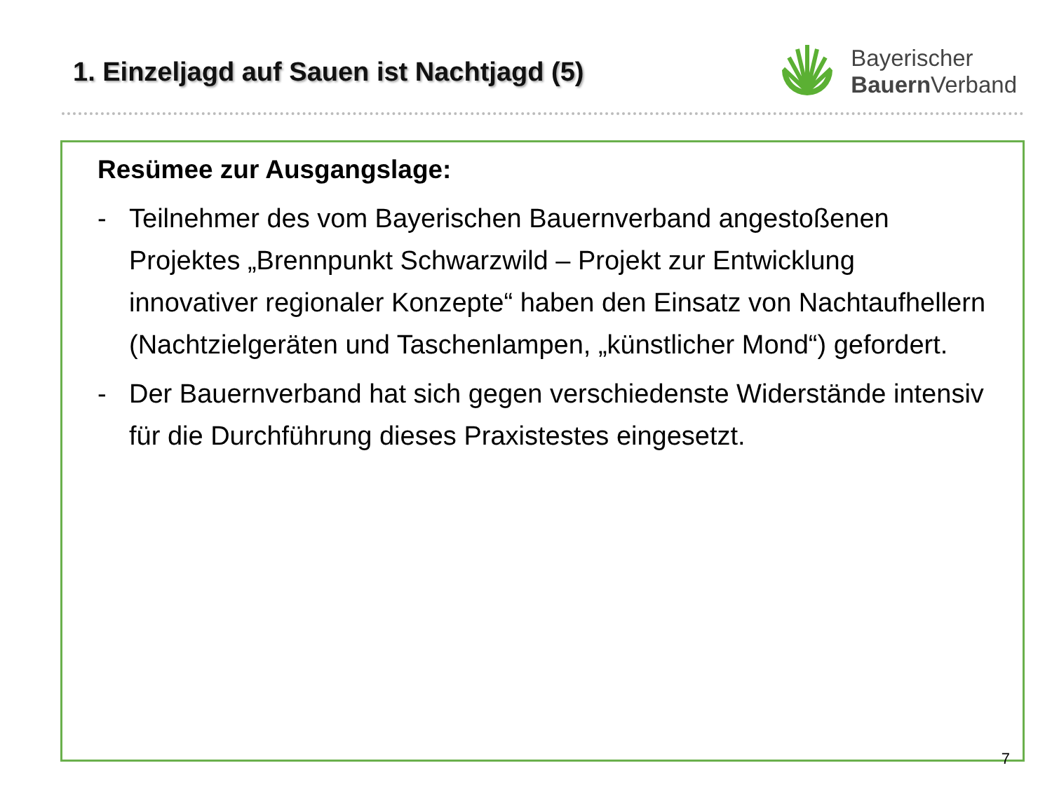1. Einzeljagd auf Sauen ist Nachtjagd (5)
Bayerischer
Bauern Verband
Resümee zur Ausgangslage:
- Teilnehmer des vom Bayerischen Bauernverband angestoßenen Projektes „Brennpunkt Schwarzwild – Projekt zur Entwicklung innovativer regionaler Konzepte“ haben den Einsatz von Nachtaufhellern (Nachtzielgeräten und Taschenlampen, „künstlicher Mond“) gefordert.
- Der Bauernverband hat sich gegen verschiedenste Widerstände intensiv für die Durchführung dieses Praxistestes eingesetzt.
7